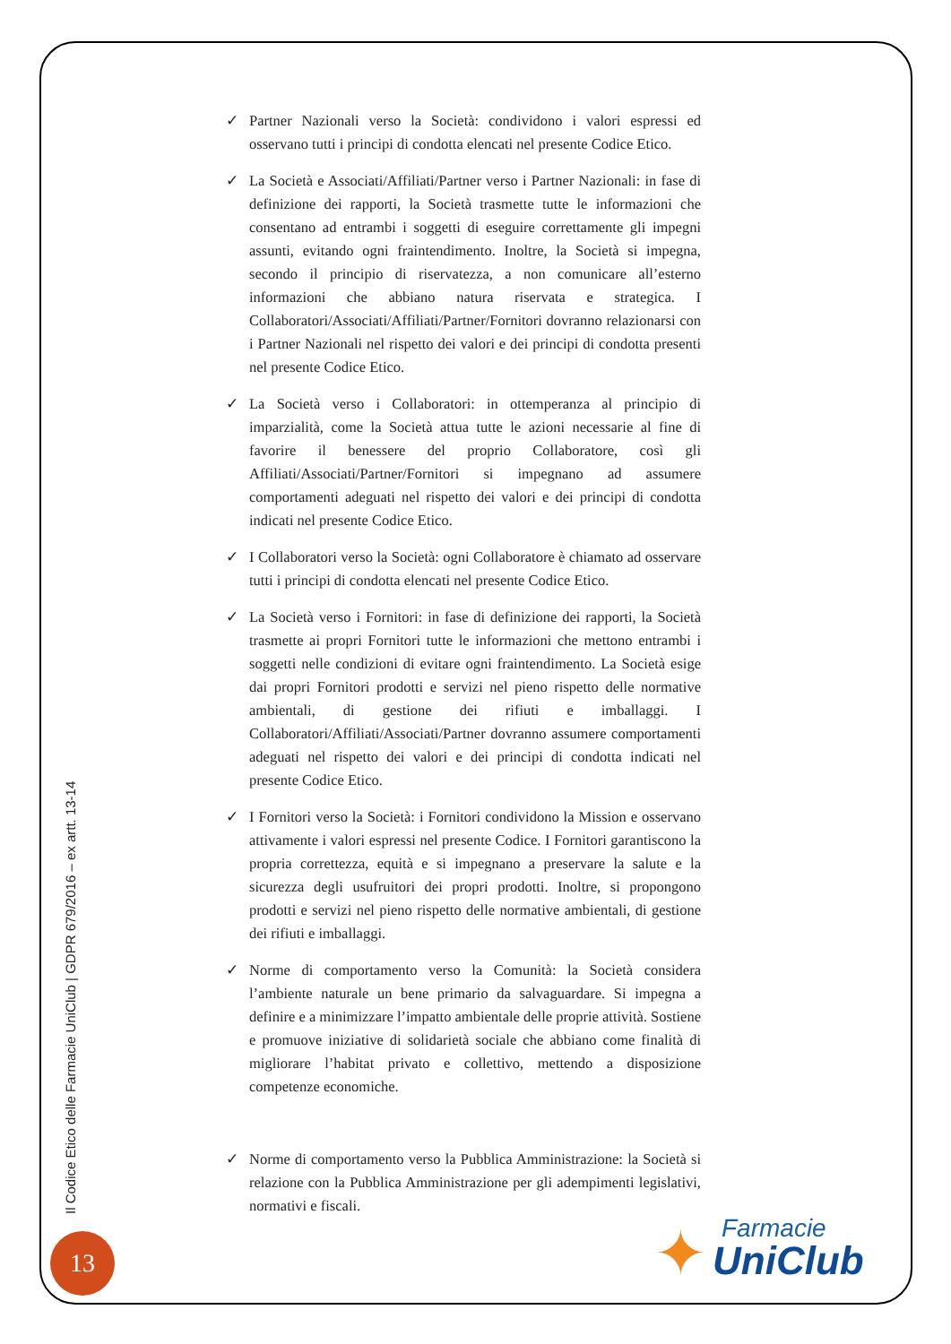✓ Partner Nazionali verso la Società: condividono i valori espressi ed osservano tutti i principi di condotta elencati nel presente Codice Etico.
✓ La Società e Associati/Affiliati/Partner verso i Partner Nazionali: in fase di definizione dei rapporti, la Società trasmette tutte le informazioni che consentano ad entrambi i soggetti di eseguire correttamente gli impegni assunti, evitando ogni fraintendimento. Inoltre, la Società si impegna, secondo il principio di riservatezza, a non comunicare all’esterno informazioni che abbiano natura riservata e strategica. I Collaboratori/Associati/Affiliati/Partner/Fornitori dovranno relazionarsi con i Partner Nazionali nel rispetto dei valori e dei principi di condotta presenti nel presente Codice Etico.
✓ La Società verso i Collaboratori: in ottemperanza al principio di imparzialità, come la Società attua tutte le azioni necessarie al fine di favorire il benessere del proprio Collaboratore, così gli Affiliati/Associati/Partner/Fornitori si impegnano ad assumere comportamenti adeguati nel rispetto dei valori e dei principi di condotta indicati nel presente Codice Etico.
✓ I Collaboratori verso la Società: ogni Collaboratore è chiamato ad osservare tutti i principi di condotta elencati nel presente Codice Etico.
✓ La Società verso i Fornitori: in fase di definizione dei rapporti, la Società trasmette ai propri Fornitori tutte le informazioni che mettono entrambi i soggetti nelle condizioni di evitare ogni fraintendimento. La Società esige dai propri Fornitori prodotti e servizi nel pieno rispetto delle normative ambientali, di gestione dei rifiuti e imballaggi. I Collaboratori/Affiliati/Associati/Partner dovranno assumere comportamenti adeguati nel rispetto dei valori e dei principi di condotta indicati nel presente Codice Etico.
✓ I Fornitori verso la Società: i Fornitori condividono la Mission e osservano attivamente i valori espressi nel presente Codice. I Fornitori garantiscono la propria correttezza, equità e si impegnano a preservare la salute e la sicurezza degli usufruitori dei propri prodotti. Inoltre, si propongono prodotti e servizi nel pieno rispetto delle normative ambientali, di gestione dei rifiuti e imballaggi.
✓ Norme di comportamento verso la Comunità: la Società considera l’ambiente naturale un bene primario da salvaguardare. Si impegna a definire e a minimizzare l’impatto ambientale delle proprie attività. Sostiene e promuove iniziative di solidarietà sociale che abbiano come finalità di migliorare l’habitat privato e collettivo, mettendo a disposizione competenze economiche.
✓ Norme di comportamento verso la Pubblica Amministrazione: la Società si relazione con la Pubblica Amministrazione per gli adempimenti legislativi, normativi e fiscali.
Il Codice Etico delle Farmacie UniClub | GDPR 679/2016 – ex artt. 13-14
13
✦
Farmacie
UniClub